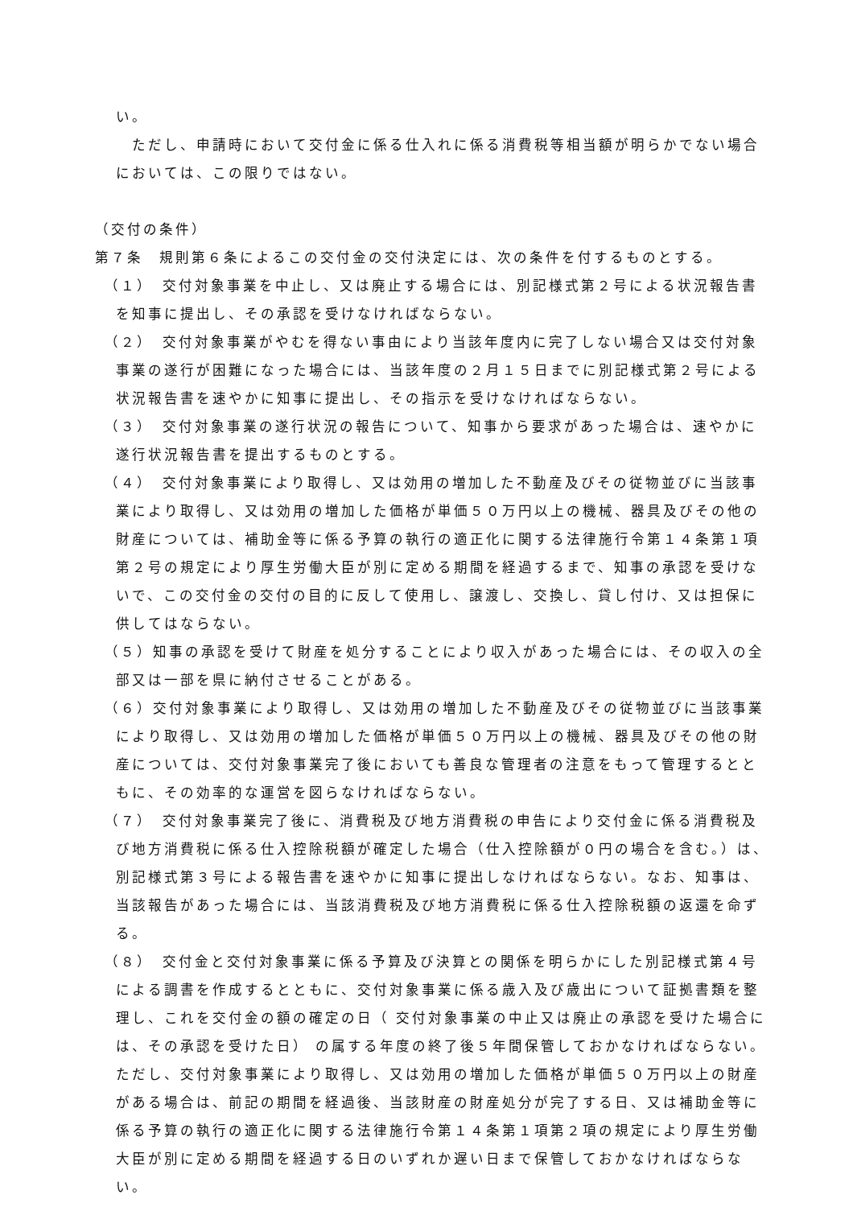い。
　ただし、申請時において交付金に係る仕入れに係る消費税等相当額が明らかでない場合においては、この限りではない。
（交付の条件）
第７条　規則第６条によるこの交付金の交付決定には、次の条件を付するものとする。
（１）　交付対象事業を中止し、又は廃止する場合には、別記様式第２号による状況報告書を知事に提出し、その承認を受けなければならない。
（２）　交付対象事業がやむを得ない事由により当該年度内に完了しない場合又は交付対象事業の遂行が困難になった場合には、当該年度の２月１５日までに別記様式第２号による状況報告書を速やかに知事に提出し、その指示を受けなければならない。
（３）　交付対象事業の遂行状況の報告について、知事から要求があった場合は、速やかに遂行状況報告書を提出するものとする。
（４）　交付対象事業により取得し、又は効用の増加した不動産及びその従物並びに当該事業により取得し、又は効用の増加した価格が単価５０万円以上の機械、器具及びその他の財産については、補助金等に係る予算の執行の適正化に関する法律施行令第１４条第１項第２号の規定により厚生労働大臣が別に定める期間を経過するまで、知事の承認を受けないで、この交付金の交付の目的に反して使用し、譲渡し、交換し、貸し付け、又は担保に供してはならない。
（５）知事の承認を受けて財産を処分することにより収入があった場合には、その収入の全部又は一部を県に納付させることがある。
（６）交付対象事業により取得し、又は効用の増加した不動産及びその従物並びに当該事業により取得し、又は効用の増加した価格が単価５０万円以上の機械、器具及びその他の財産については、交付対象事業完了後においても善良な管理者の注意をもって管理するとともに、その効率的な運営を図らなければならない。
（７）　交付対象事業完了後に、消費税及び地方消費税の申告により交付金に係る消費税及び地方消費税に係る仕入控除税額が確定した場合（仕入控除額が０円の場合を含む。）は、別記様式第３号による報告書を速やかに知事に提出しなければならない。なお、知事は、当該報告があった場合には、当該消費税及び地方消費税に係る仕入控除税額の返還を命ずる。
（８）　交付金と交付対象事業に係る予算及び決算との関係を明らかにした別記様式第４号による調書を作成するとともに、交付対象事業に係る歳入及び歳出について証拠書類を整理し、これを交付金の額の確定の日（ 交付対象事業の中止又は廃止の承認を受けた場合には、その承認を受けた日） の属する年度の終了後５年間保管しておかなければならない。ただし、交付対象事業により取得し、又は効用の増加した価格が単価５０万円以上の財産がある場合は、前記の期間を経過後、当該財産の財産処分が完了する日、又は補助金等に係る予算の執行の適正化に関する法律施行令第１４条第１項第２項の規定により厚生労働大臣が別に定める期間を経過する日のいずれか遅い日まで保管しておかなければならない。